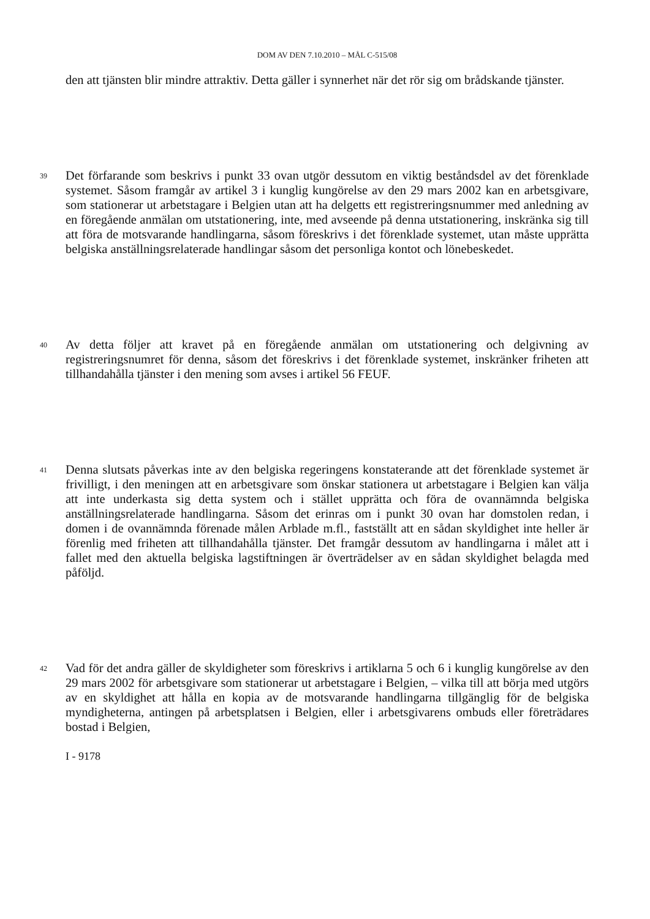DOM AV DEN 7.10.2010 – MÅL C-515/08
den att tjänsten blir mindre attraktiv. Detta gäller i synnerhet när det rör sig om brådskande tjänster.
39
Det förfarande som beskrivs i punkt 33 ovan utgör dessutom en viktig beståndsdel av det förenklade systemet. Såsom framgår av artikel 3 i kunglig kungörelse av den 29 mars 2002 kan en arbetsgivare, som stationerar ut arbetstagare i Belgien utan att ha delgetts ett registreringsnummer med anledning av en föregående anmälan om utstationering, inte, med avseende på denna utstationering, inskränka sig till att föra de motsvarande handlingarna, såsom föreskrivs i det förenklade systemet, utan måste upprätta belgiska anställningsrelaterade handlingar såsom det personliga kontot och lönebeskedet.
40
Av detta följer att kravet på en föregående anmälan om utstationering och delgivning av registreringsnumret för denna, såsom det föreskrivs i det förenklade systemet, inskränker friheten att tillhandahålla tjänster i den mening som avses i artikel 56 FEUF.
41
Denna slutsats påverkas inte av den belgiska regeringens konstaterande att det förenklade systemet är frivilligt, i den meningen att en arbetsgivare som önskar stationera ut arbetstagare i Belgien kan välja att inte underkasta sig detta system och i stället upprätta och föra de ovannämnda belgiska anställningsrelaterade handlingarna. Såsom det erinras om i punkt 30 ovan har domstolen redan, i domen i de ovannämnda förenade målen Arblade m.fl., fastställt att en sådan skyldighet inte heller är förenlig med friheten att tillhandahålla tjänster. Det framgår dessutom av handlingarna i målet att i fallet med den aktuella belgiska lagstiftningen är överträdelser av en sådan skyldighet belagda med påföljd.
42
Vad för det andra gäller de skyldigheter som föreskrivs i artiklarna 5 och 6 i kunglig kungörelse av den 29 mars 2002 för arbetsgivare som stationerar ut arbetstagare i Belgien, – vilka till att börja med utgörs av en skyldighet att hålla en kopia av de motsvarande handlingarna tillgänglig för de belgiska myndigheterna, antingen på arbetsplatsen i Belgien, eller i arbetsgivarens ombuds eller företrädares bostad i Belgien,
I - 9178